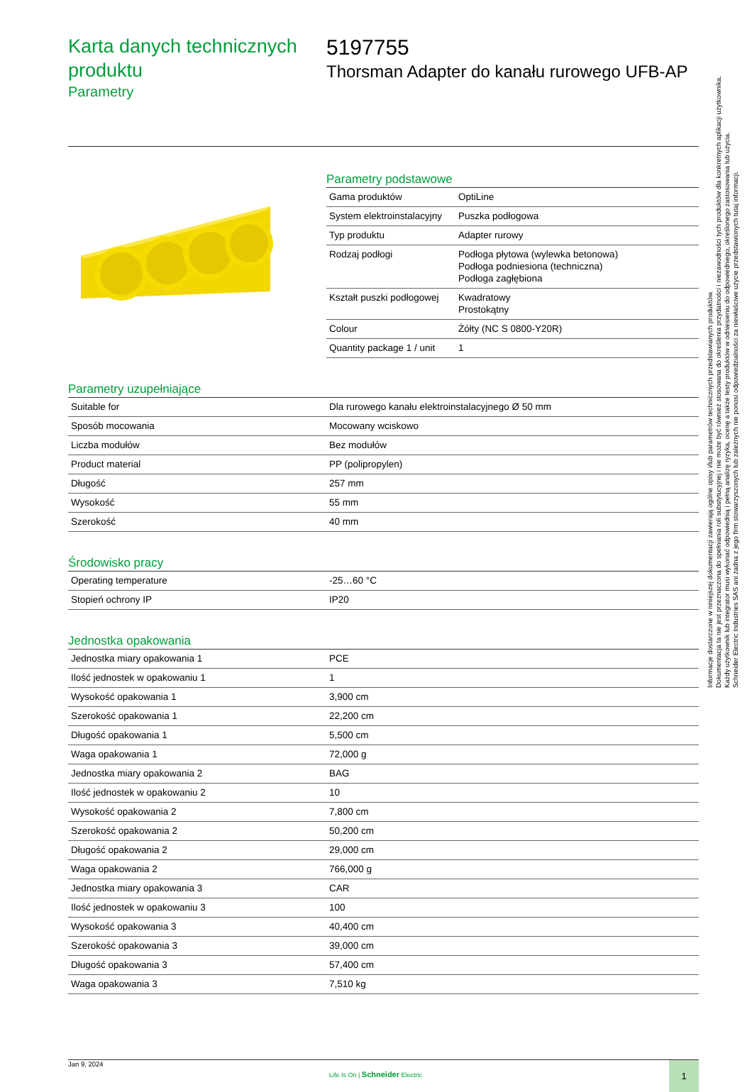Karta danych technicznych produktu
Parametry
5197755
Thorsman Adapter do kanału rurowego UFB-AP
Parametry podstawowe
| Gama produktów | OptiLine |
| System elektroinstalacyjny | Puszka podłogowa |
| Typ produktu | Adapter rurowy |
| Rodzaj podłogi | Podłoga płytowa (wylewka betonowa) Podłoga podniesiona (techniczna) Podłoga zagłębiona |
| Kształt puszki podłogowej | Kwadratowy Prostokątny |
| Colour | Żółty (NC S 0800-Y20R) |
| Quantity package 1 / unit | 1 |
Parametry uzupełniające
| Suitable for | Dla rurowego kanału elektroinstalacyjnego Ø 50 mm |
| Sposób mocowania | Mocowany wciskowo |
| Liczba modułów | Bez modułów |
| Product material | PP (polipropylen) |
| Długość | 257 mm |
| Wysokość | 55 mm |
| Szerokość | 40 mm |
Środowisko pracy
| Operating temperature | -25…60 °C |
| Stopień ochrony IP | IP20 |
Jednostka opakowania
| Jednostka miary opakowania 1 | PCE |
| Ilość jednostek w opakowaniu 1 | 1 |
| Wysokość opakowania 1 | 3,900 cm |
| Szerokość opakowania 1 | 22,200 cm |
| Długość opakowania 1 | 5,500 cm |
| Waga opakowania 1 | 72,000 g |
| Jednostka miary opakowania 2 | BAG |
| Ilość jednostek w opakowaniu 2 | 10 |
| Wysokość opakowania 2 | 7,800 cm |
| Szerokość opakowania 2 | 50,200 cm |
| Długość opakowania 2 | 29,000 cm |
| Waga opakowania 2 | 766,000 g |
| Jednostka miary opakowania 3 | CAR |
| Ilość jednostek w opakowaniu 3 | 100 |
| Wysokość opakowania 3 | 40,400 cm |
| Szerokość opakowania 3 | 39,000 cm |
| Długość opakowania 3 | 57,400 cm |
| Waga opakowania 3 | 7,510 kg |
Jan 9, 2024
Life Is On | Schneider Electric
1
Informacje dostarczone w niniejszej dokumentacji zawierają ogólne opisy i/lub parametrów technicznych przedstawianych produktów.
Dokumentacja ta nie jest przeznaczona do spełniania roli substytucyjnej i nie może być również stosowana do określenia przydatności i niezawodności tych produktów dla konkretnych aplikacji użytkownika.
Każdy użytkownik lub integrator musi wykonać odpowiednią i pełną analizę ryzyka, ocenę a także testy produktów w odniesieniu do odpowiedniego, określonego zastosowania lub użycia.
Schneider Electric Industries SAS ani żadna z jego firm stowarzyszonych lub zależnych nie ponosi odpowiedzialności za niewłaściwe użycie przedstawionych tutaj informacji.